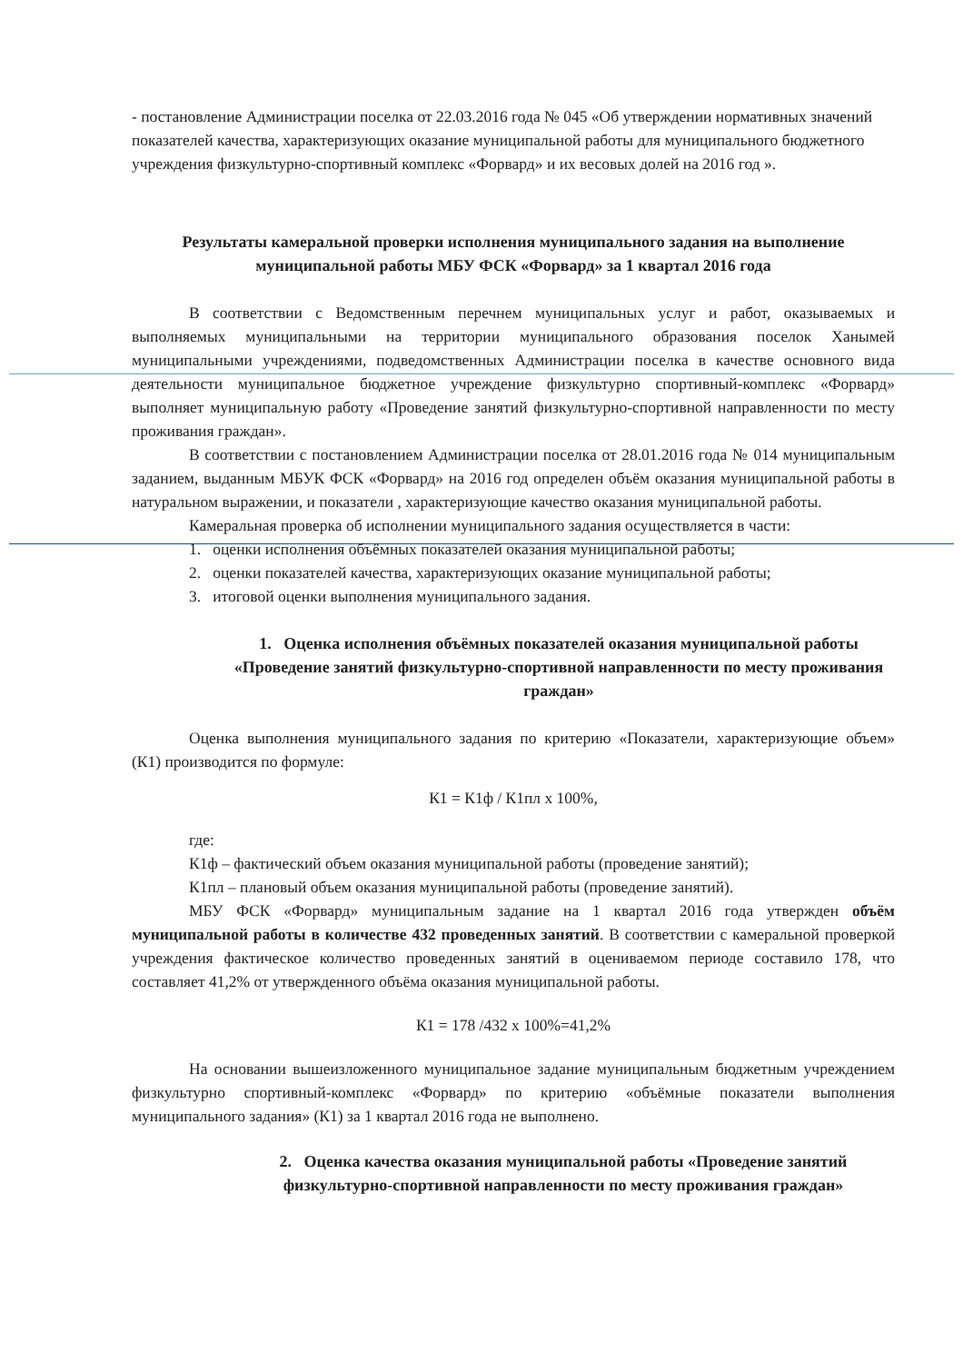- постановление Администрации поселка от 22.03.2016 года № 045 «Об утверждении нормативных значений показателей качества, характеризующих оказание муниципальной работы для муниципального бюджетного учреждения физкультурно-спортивный комплекс «Форвард» и их весовых долей на 2016 год ».
Результаты камеральной проверки исполнения муниципального задания на выполнение муниципальной работы МБУ ФСК «Форвард» за 1 квартал 2016 года
В соответствии с Ведомственным перечнем муниципальных услуг и работ, оказываемых и выполняемых муниципальными на территории муниципального образования поселок Ханымей муниципальными учреждениями, подведомственных Администрации поселка в качестве основного вида деятельности муниципальное бюджетное учреждение физкультурно спортивный-комплекс «Форвард» выполняет муниципальную работу «Проведение занятий физкультурно-спортивной направленности по месту проживания граждан».
В соответствии с постановлением Администрации поселка от 28.01.2016 года № 014 муниципальным заданием, выданным МБУК ФСК «Форвард» на 2016 год определен объём оказания муниципальной работы в натуральном выражении, и показатели , характеризующие качество оказания муниципальной работы.
Камеральная проверка об исполнении муниципального задания осуществляется в части:
1. оценки исполнения объёмных показателей оказания муниципальной работы;
2. оценки показателей качества, характеризующих оказание муниципальной работы;
3. итоговой оценки выполнения муниципального задания.
1. Оценка исполнения объёмных показателей оказания муниципальной работы «Проведение занятий физкультурно-спортивной направленности по месту проживания граждан»
Оценка выполнения муниципального задания по критерию «Показатели, характеризующие объем» (К1) производится по формуле:
К1 = К1ф / К1пл х 100%,
где:
К1ф – фактический объем оказания муниципальной работы (проведение занятий);
К1пл – плановый объем оказания муниципальной работы (проведение занятий).
МБУ ФСК «Форвард» муниципальным задание на 1 квартал 2016 года утвержден объём муниципальной работы в количестве 432 проведенных занятий. В соответствии с камеральной проверкой учреждения фактическое количество проведенных занятий в оцениваемом периоде составило 178, что составляет 41,2% от утвержденного объёма оказания муниципальной работы.
К1 = 178 /432 х 100%=41,2%
На основании вышеизложенного муниципальное задание муниципальным бюджетным учреждением физкультурно спортивный-комплекс «Форвард» по критерию «объёмные показатели выполнения муниципального задания» (К1) за 1 квартал 2016 года не выполнено.
2. Оценка качества оказания муниципальной работы «Проведение занятий физкультурно-спортивной направленности по месту проживания граждан»